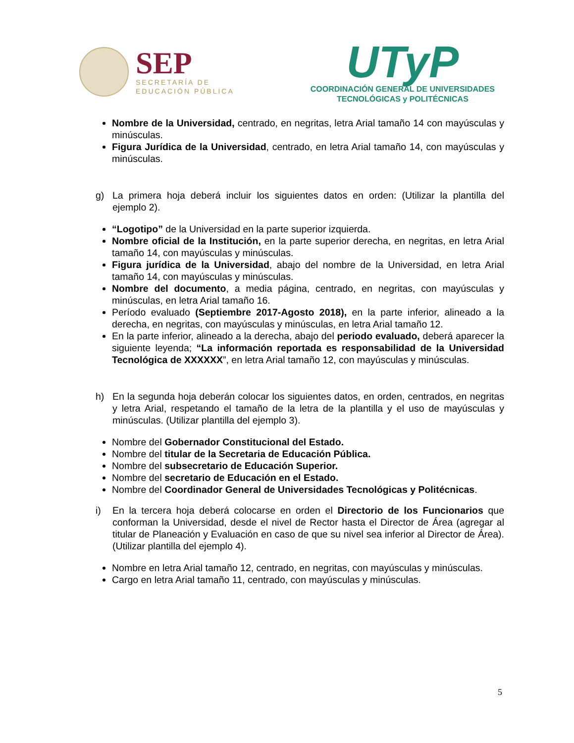SEP
SECRETARÍA DE
EDUCACIÓN PÚBLICA
UTyP
COORDINACIÓN GENERAL DE UNIVERSIDADES
TECNOLÓGICAS y POLITÉCNICAS
Nombre de la Universidad, centrado, en negritas, letra Arial tamaño 14 con mayúsculas y minúsculas.
Figura Jurídica de la Universidad, centrado, en letra Arial tamaño 14, con mayúsculas y minúsculas.
g) La primera hoja deberá incluir los siguientes datos en orden: (Utilizar la plantilla del ejemplo 2).
“Logotipo” de la Universidad en la parte superior izquierda.
Nombre oficial de la Institución, en la parte superior derecha, en negritas, en letra Arial tamaño 14, con mayúsculas y minúsculas.
Figura jurídica de la Universidad, abajo del nombre de la Universidad, en letra Arial tamaño 14, con mayúsculas y minúsculas.
Nombre del documento, a media página, centrado, en negritas, con mayúsculas y minúsculas, en letra Arial tamaño 16.
Período evaluado (Septiembre 2017-Agosto 2018), en la parte inferior, alineado a la derecha, en negritas, con mayúsculas y minúsculas, en letra Arial tamaño 12.
En la parte inferior, alineado a la derecha, abajo del periodo evaluado, deberá aparecer la siguiente leyenda; “La información reportada es responsabilidad de la Universidad Tecnológica de XXXXXX”, en letra Arial tamaño 12, con mayúsculas y minúsculas.
h) En la segunda hoja deberán colocar los siguientes datos, en orden, centrados, en negritas y letra Arial, respetando el tamaño de la letra de la plantilla y el uso de mayúsculas y minúsculas. (Utilizar plantilla del ejemplo 3).
Nombre del Gobernador Constitucional del Estado.
Nombre del titular de la Secretaria de Educación Pública.
Nombre del subsecretario de Educación Superior.
Nombre del secretario de Educación en el Estado.
Nombre del Coordinador General de Universidades Tecnológicas y Politécnicas.
i) En la tercera hoja deberá colocarse en orden el Directorio de los Funcionarios que conforman la Universidad, desde el nivel de Rector hasta el Director de Área (agregar al titular de Planeación y Evaluación en caso de que su nivel sea inferior al Director de Área). (Utilizar plantilla del ejemplo 4).
Nombre en letra Arial tamaño 12, centrado, en negritas, con mayúsculas y minúsculas.
Cargo en letra Arial tamaño 11, centrado, con mayúsculas y minúsculas.
5